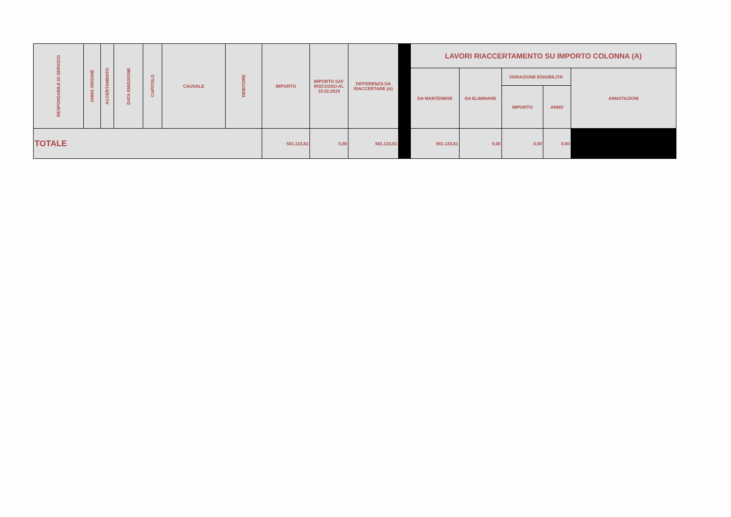| RESPONSABILE DI SERVIZIO | ANNO ORIGINE | ACCERTAMENTO | DATA EMISSIONE | CAPITOLO | CAUSALE | DEBITORE | IMPORTO | IMPORTO GIA' RISCOSSO AL 15.02.2019 | DIFFERENZA DA RIACCERTARE (A) | | LAVORI RIACCERTAMENTO SU IMPORTO COLONNA (A) | | | | |
| --- | --- | --- | --- | --- | --- | --- | --- | --- | --- | --- | --- | --- | --- | --- | --- |
| | | | | | | | | | | | DA MANTENERE | DA ELIMINARE | VARIAZIONE ESIGIBILITA' | | ANNOTAZIONI |
| | | | | | | | | | | | | | IMPORTO | ANNO | |
| TOTALE | | | | | | | 581.133,61 | 0,00 | 581.133,61 | | 581.133,61 | 0,00 | 0,00 | 0,00 | |